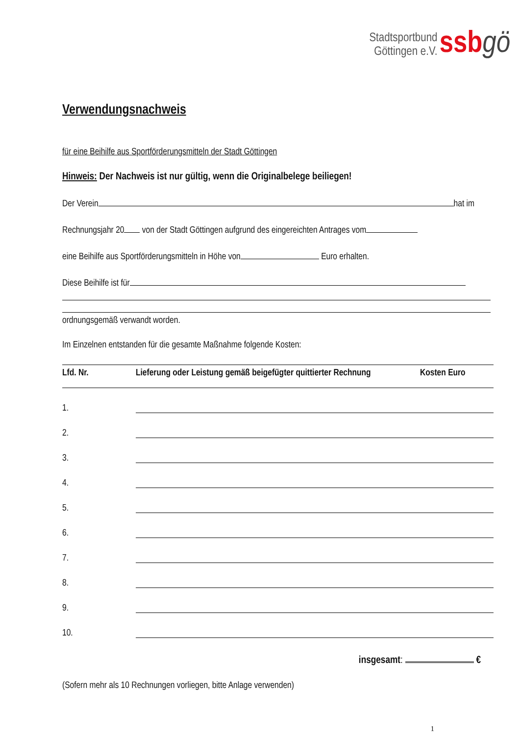Stadtsportbund
Göttingen e.V. ssb gö
Verwendungsnachweis
für eine Beihilfe aus Sportförderungsmitteln der Stadt Göttingen
Hinweis: Der Nachweis ist nur gültig, wenn die Originalbelege beiliegen!
Der Verein hat im
Rechnungsjahr 20 von der Stadt Göttingen aufgrund des eingereichten Antrages vom
eine Beihilfe aus Sportförderungsmitteln in Höhe von Euro erhalten.
Diese Beihilfe ist für
ordnungsgemäß verwandt worden.
Im Einzelnen entstanden für die gesamte Maßnahme folgende Kosten:
| Lfd. Nr. | Lieferung oder Leistung gemäß beigefügter quittierter Rechnung | Kosten Euro |
| --- | --- | --- |
| 1. | | |
| 2. | | |
| 3. | | |
| 4. | | |
| 5. | | |
| 6. | | |
| 7. | | |
| 8. | | |
| 9. | | |
| 10. | | |
insgesamt: €
(Sofern mehr als 10 Rechnungen vorliegen, bitte Anlage verwenden)
1